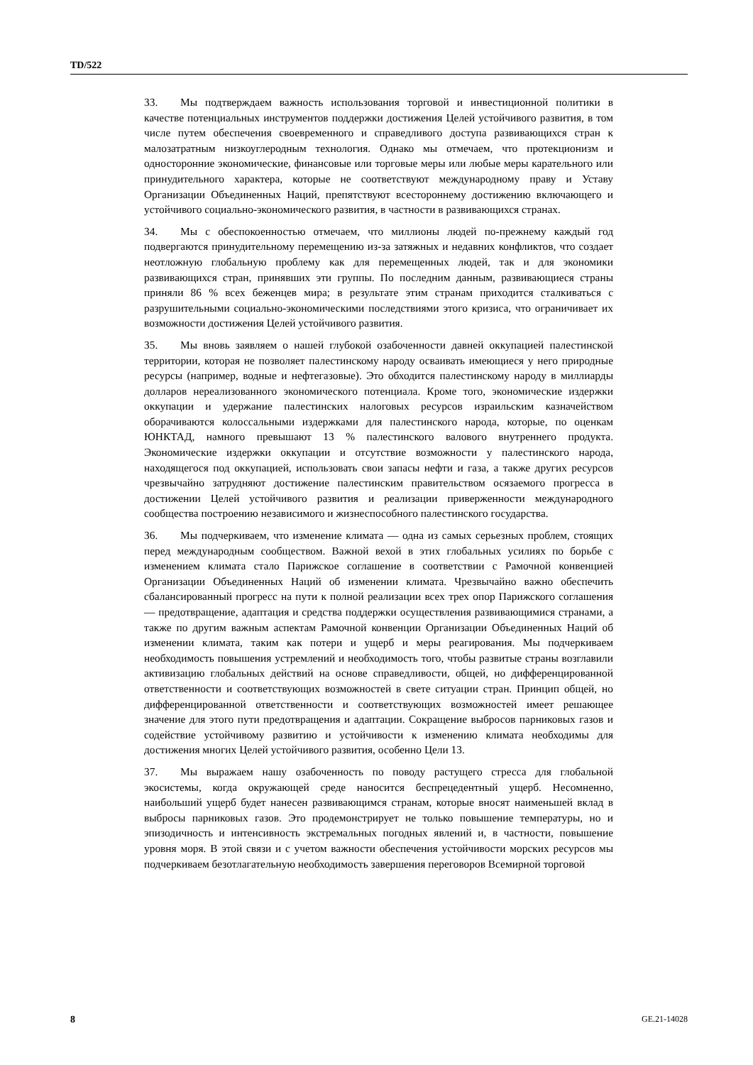TD/522
33. Мы подтверждаем важность использования торговой и инвестиционной политики в качестве потенциальных инструментов поддержки достижения Целей устойчивого развития, в том числе путем обеспечения своевременного и справедливого доступа развивающихся стран к малозатратным низкоуглеродным технология. Однако мы отмечаем, что протекционизм и односторонние экономические, финансовые или торговые меры или любые меры карательного или принудительного характера, которые не соответствуют международному праву и Уставу Организации Объединенных Наций, препятствуют всестороннему достижению включающего и устойчивого социально-экономического развития, в частности в развивающихся странах.
34. Мы с обеспокоенностью отмечаем, что миллионы людей по-прежнему каждый год подвергаются принудительному перемещению из-за затяжных и недавних конфликтов, что создает неотложную глобальную проблему как для перемещенных людей, так и для экономики развивающихся стран, принявших эти группы. По последним данным, развивающиеся страны приняли 86 % всех беженцев мира; в результате этим странам приходится сталкиваться с разрушительными социально-экономическими последствиями этого кризиса, что ограничивает их возможности достижения Целей устойчивого развития.
35. Мы вновь заявляем о нашей глубокой озабоченности давней оккупацией палестинской территории, которая не позволяет палестинскому народу осваивать имеющиеся у него природные ресурсы (например, водные и нефтегазовые). Это обходится палестинскому народу в миллиарды долларов нереализованного экономического потенциала. Кроме того, экономические издержки оккупации и удержание палестинских налоговых ресурсов израильским казначейством оборачиваются колоссальными издержками для палестинского народа, которые, по оценкам ЮНКТАД, намного превышают 13 % палестинского валового внутреннего продукта. Экономические издержки оккупации и отсутствие возможности у палестинского народа, находящегося под оккупацией, использовать свои запасы нефти и газа, а также других ресурсов чрезвычайно затрудняют достижение палестинским правительством осязаемого прогресса в достижении Целей устойчивого развития и реализации приверженности международного сообщества построению независимого и жизнеспособного палестинского государства.
36. Мы подчеркиваем, что изменение климата — одна из самых серьезных проблем, стоящих перед международным сообществом. Важной вехой в этих глобальных усилиях по борьбе с изменением климата стало Парижское соглашение в соответствии с Рамочной конвенцией Организации Объединенных Наций об изменении климата. Чрезвычайно важно обеспечить сбалансированный прогресс на пути к полной реализации всех трех опор Парижского соглашения — предотвращение, адаптация и средства поддержки осуществления развивающимися странами, а также по другим важным аспектам Рамочной конвенции Организации Объединенных Наций об изменении климата, таким как потери и ущерб и меры реагирования. Мы подчеркиваем необходимость повышения устремлений и необходимость того, чтобы развитые страны возглавили активизацию глобальных действий на основе справедливости, общей, но дифференцированной ответственности и соответствующих возможностей в свете ситуации стран. Принцип общей, но дифференцированной ответственности и соответствующих возможностей имеет решающее значение для этого пути предотвращения и адаптации. Сокращение выбросов парниковых газов и содействие устойчивому развитию и устойчивости к изменению климата необходимы для достижения многих Целей устойчивого развития, особенно Цели 13.
37. Мы выражаем нашу озабоченность по поводу растущего стресса для глобальной экосистемы, когда окружающей среде наносится беспрецедентный ущерб. Несомненно, наибольший ущерб будет нанесен развивающимся странам, которые вносят наименьшей вклад в выбросы парниковых газов. Это продемонстрирует не только повышение температуры, но и эпизодичность и интенсивность экстремальных погодных явлений и, в частности, повышение уровня моря. В этой связи и с учетом важности обеспечения устойчивости морских ресурсов мы подчеркиваем безотлагательную необходимость завершения переговоров Всемирной торговой
8 GE.21-14028